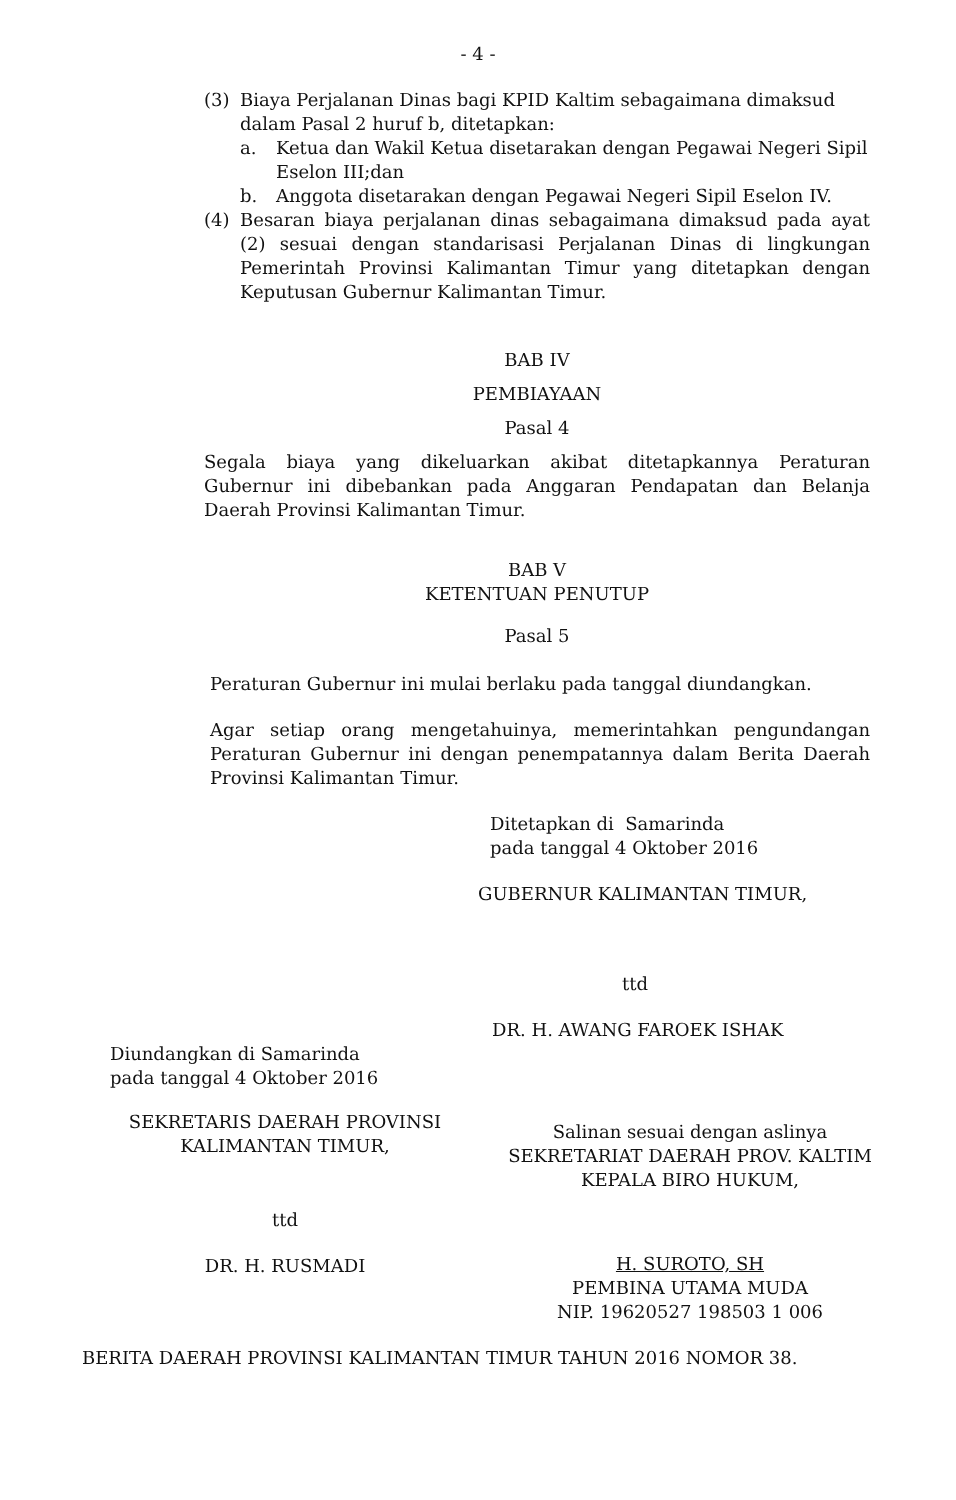- 4 -
(3) Biaya Perjalanan Dinas bagi KPID Kaltim sebagaimana dimaksud dalam Pasal 2 huruf b, ditetapkan:
a. Ketua dan Wakil Ketua disetarakan dengan Pegawai Negeri Sipil Eselon III;dan
b. Anggota disetarakan dengan Pegawai Negeri Sipil Eselon IV.
(4) Besaran biaya perjalanan dinas sebagaimana dimaksud pada ayat (2) sesuai dengan standarisasi Perjalanan Dinas di lingkungan Pemerintah Provinsi Kalimantan Timur yang ditetapkan dengan Keputusan Gubernur Kalimantan Timur.
BAB IV
PEMBIAYAAN
Pasal 4
Segala biaya yang dikeluarkan akibat ditetapkannya Peraturan Gubernur ini dibebankan pada Anggaran Pendapatan dan Belanja Daerah Provinsi Kalimantan Timur.
BAB V
KETENTUAN PENUTUP
Pasal 5
Peraturan Gubernur ini mulai berlaku pada tanggal diundangkan.
Agar setiap orang mengetahuinya, memerintahkan pengundangan Peraturan Gubernur ini dengan penempatannya dalam Berita Daerah Provinsi Kalimantan Timur.
Ditetapkan di Samarinda
pada tanggal 4 Oktober 2016
GUBERNUR KALIMANTAN TIMUR,
ttd
DR. H. AWANG FAROEK ISHAK
Diundangkan di Samarinda
pada tanggal 4 Oktober 2016
SEKRETARIS DAERAH PROVINSI
KALIMANTAN TIMUR,
ttd
DR. H. RUSMADI
Salinan sesuai dengan aslinya
SEKRETARIAT DAERAH PROV. KALTIM
KEPALA BIRO HUKUM,
H. SUROTO, SH
PEMBINA UTAMA MUDA
NIP. 19620527 198503 1 006
BERITA DAERAH PROVINSI KALIMANTAN TIMUR TAHUN 2016 NOMOR 38.